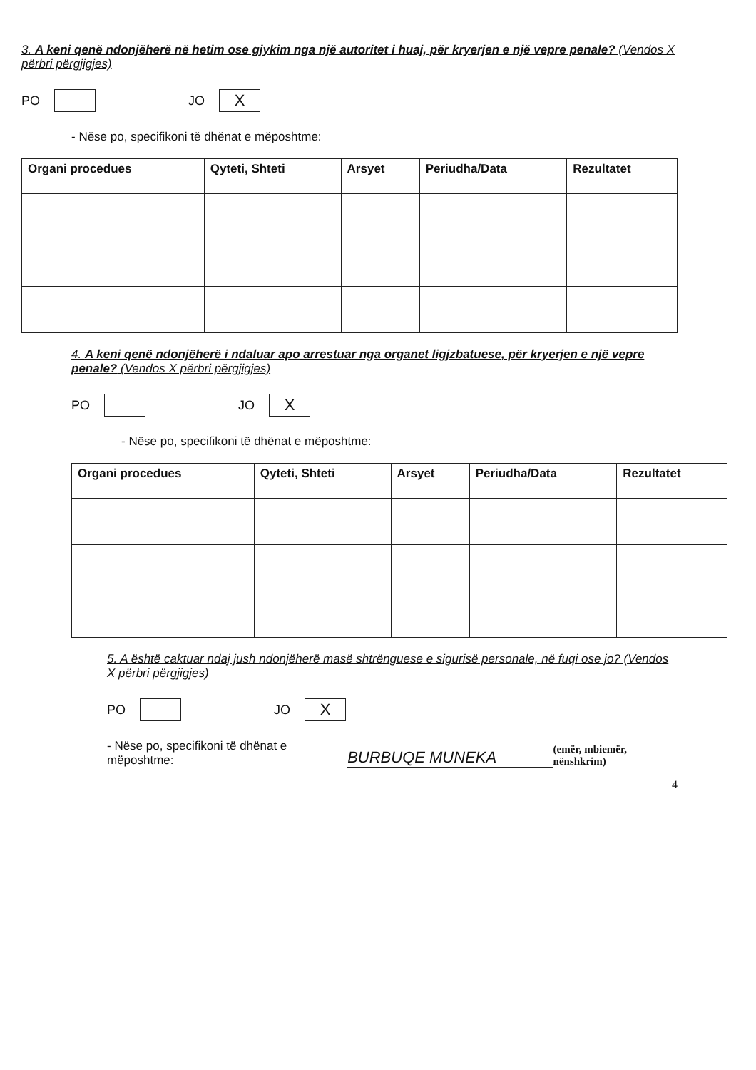3. A keni qenë ndonjëherë në hetim ose gjykim nga një autoritet i huaj, për kryerjen e një vepre penale? (Vendos X përbri përgjigjes)
PO JO X
- Nëse po, specifikoni të dhënat e mëposhtme:
| Organi procedues | Qyteti, Shteti | Arsyet | Periudha/Data | Rezultatet |
| --- | --- | --- | --- | --- |
4. A keni qenë ndonjëherë i ndaluar apo arrestuar nga organet ligjzbatuese, për kryerjen e një vepre penale? (Vendos X përbri përgjigjes)
PO JO X
- Nëse po, specifikoni të dhënat e mëposhtme:
| Organi procedues | Qyteti, Shteti | Arsyet | Periudha/Data | Rezultatet |
| --- | --- | --- | --- | --- |
5. A është caktuar ndaj jush ndonjëherë masë shtrënguese e sigurisë personale, në fuqi ose jo? (Vendos X përbri përgjigjes)
PO JO X
- Nëse po, specifikoni të dhënat e mëposhtme: BURBUQE MUNEKA (emër, mbiemër, nënshkrim)
4